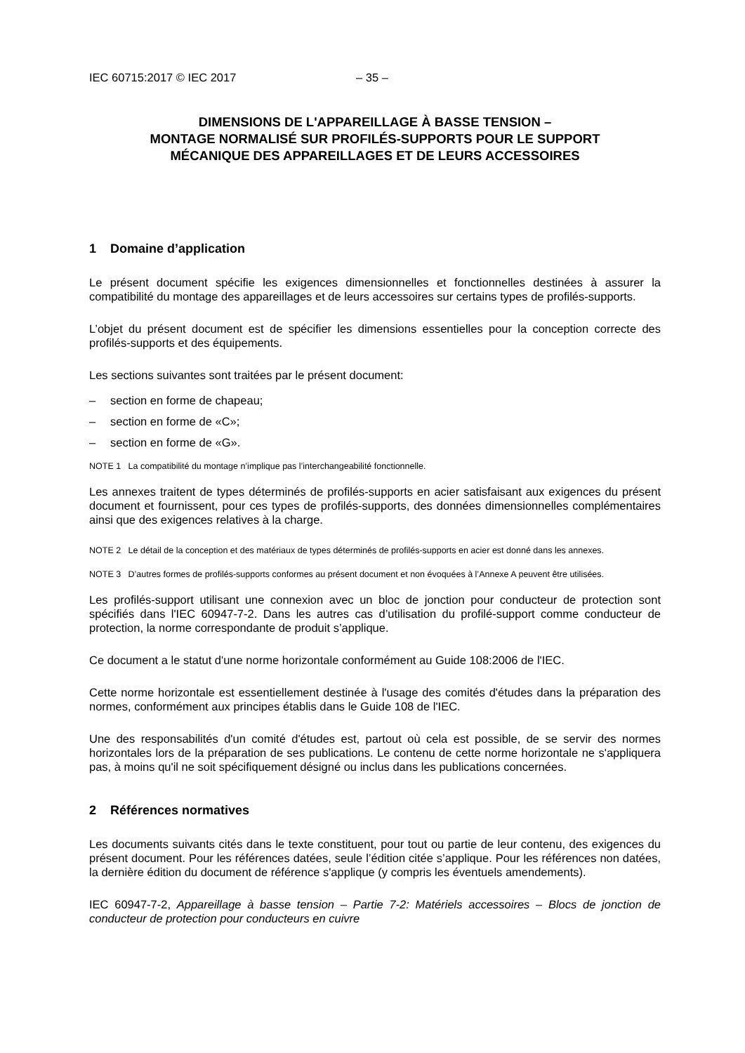IEC 60715:2017 © IEC 2017 – 35 –
DIMENSIONS DE L'APPAREILLAGE À BASSE TENSION –
MONTAGE NORMALISÉ SUR PROFILÉS-SUPPORTS POUR LE SUPPORT
MÉCANIQUE DES APPAREILLAGES ET DE LEURS ACCESSOIRES
1 Domaine d’application
Le présent document spécifie les exigences dimensionnelles et fonctionnelles destinées à assurer la compatibilité du montage des appareillages et de leurs accessoires sur certains types de profilés-supports.
L’objet du présent document est de spécifier les dimensions essentielles pour la conception correcte des profilés-supports et des équipements.
Les sections suivantes sont traitées par le présent document:
– section en forme de chapeau;
– section en forme de «C»;
– section en forme de «G».
NOTE 1 La compatibilité du montage n’implique pas l’interchangeabilité fonctionnelle.
Les annexes traitent de types déterminés de profilés-supports en acier satisfaisant aux exigences du présent document et fournissent, pour ces types de profilés-supports, des données dimensionnelles complémentaires ainsi que des exigences relatives à la charge.
NOTE 2 Le détail de la conception et des matériaux de types déterminés de profilés-supports en acier est donné dans les annexes.
NOTE 3 D’autres formes de profilés-supports conformes au présent document et non évoquées à l’Annexe A peuvent être utilisées.
Les profilés-support utilisant une connexion avec un bloc de jonction pour conducteur de protection sont spécifiés dans l'IEC 60947-7-2. Dans les autres cas d’utilisation du profilé-support comme conducteur de protection, la norme correspondante de produit s’applique.
Ce document a le statut d'une norme horizontale conformément au Guide 108:2006 de l'IEC.
Cette norme horizontale est essentiellement destinée à l'usage des comités d'études dans la préparation des normes, conformément aux principes établis dans le Guide 108 de l'IEC.
Une des responsabilités d'un comité d'études est, partout où cela est possible, de se servir des normes horizontales lors de la préparation de ses publications. Le contenu de cette norme horizontale ne s'appliquera pas, à moins qu'il ne soit spécifiquement désigné ou inclus dans les publications concernées.
2 Références normatives
Les documents suivants cités dans le texte constituent, pour tout ou partie de leur contenu, des exigences du présent document. Pour les références datées, seule l’édition citée s’applique. Pour les références non datées, la dernière édition du document de référence s'applique (y compris les éventuels amendements).
IEC 60947-7-2, Appareillage à basse tension – Partie 7-2: Matériels accessoires – Blocs de jonction de conducteur de protection pour conducteurs en cuivre